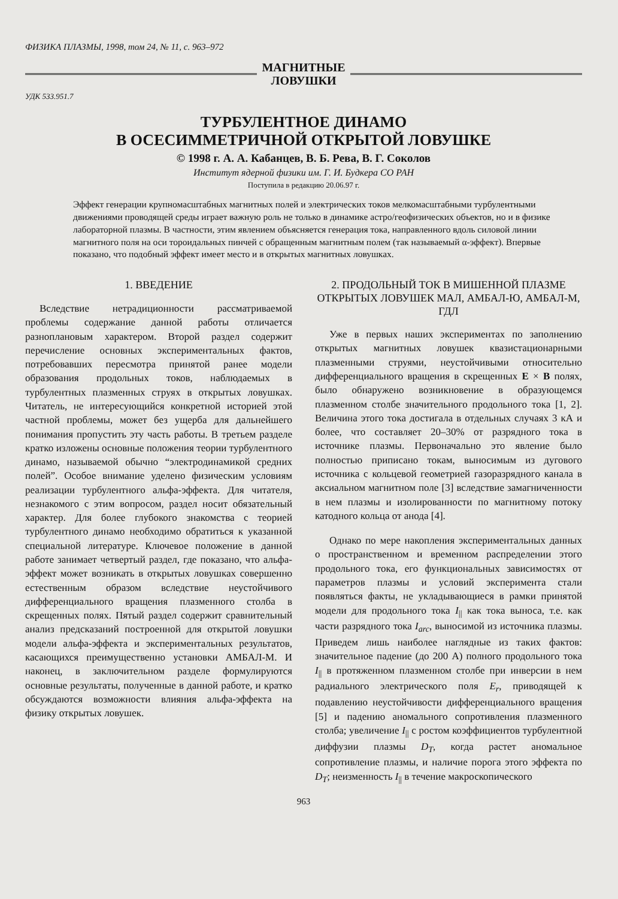ФИЗИКА ПЛАЗМЫ, 1998, том 24, № 11, с. 963–972
МАГНИТНЫЕ
ЛОВУШКИ
УДК 533.951.7
ТУРБУЛЕНТНОЕ ДИНАМО
В ОСЕСИММЕТРИЧНОЙ ОТКРЫТОЙ ЛОВУШКЕ
© 1998 г. А. А. Кабанцев, В. Б. Рева, В. Г. Соколов
Институт ядерной физики им. Г. И. Будкера СО РАН
Поступила в редакцию 20.06.97 г.
Эффект генерации крупномасштабных магнитных полей и электрических токов мелкомасштабными турбулентными движениями проводящей среды играет важную роль не только в динамике астро/геофизических объектов, но и в физике лабораторной плазмы. В частности, этим явлением объясняется генерация тока, направленного вдоль силовой линии магнитного поля на оси тороидальных пинчей с обращенным магнитным полем (так называемый α-эффект). Впервые показано, что подобный эффект имеет место и в открытых магнитных ловушках.
1. ВВЕДЕНИЕ
Вследствие нетрадиционности рассматриваемой проблемы содержание данной работы отличается разноплановым характером. Второй раздел содержит перечисление основных экспериментальных фактов, потребовавших пересмотра принятой ранее модели образования продольных токов, наблюдаемых в турбулентных плазменных струях в открытых ловушках. Читатель, не интересующийся конкретной историей этой частной проблемы, может без ущерба для дальнейшего понимания пропустить эту часть работы. В третьем разделе кратко изложены основные положения теории турбулентного динамо, называемой обычно “электродинамикой средних полей”. Особое внимание уделено физическим условиям реализации турбулентного альфа-эффекта. Для читателя, незнакомого с этим вопросом, раздел носит обязательный характер. Для более глубокого знакомства с теорией турбулентного динамо необходимо обратиться к указанной специальной литературе. Ключевое положение в данной работе занимает четвертый раздел, где показано, что альфа-эффект может возникать в открытых ловушках совершенно естественным образом вследствие неустойчивого дифференциального вращения плазменного столба в скрещенных полях. Пятый раздел содержит сравнительный анализ предсказаний построенной для открытой ловушки модели альфа-эффекта и экспериментальных результатов, касающихся преимущественно установки АМБАЛ-М. И наконец, в заключительном разделе формулируются основные результаты, полученные в данной работе, и кратко обсуждаются возможности влияния альфа-эффекта на физику открытых ловушек.
2. ПРОДОЛЬНЫЙ ТОК В МИШЕННОЙ ПЛАЗМЕ ОТКРЫТЫХ ЛОВУШЕК МАЛ, АМБАЛ-Ю, АМБАЛ-М, ГДЛ
Уже в первых наших экспериментах по заполнению открытых магнитных ловушек квазистационарными плазменными струями, неустойчивыми относительно дифференциального вращения в скрещенных E × B полях, было обнаружено возникновение в образующемся плазменном столбе значительного продольного тока [1, 2]. Величина этого тока достигала в отдельных случаях 3 кА и более, что составляет 20–30% от разрядного тока в источнике плазмы. Первоначально это явление было полностью приписано токам, выносимым из дугового источника с кольцевой геометрией газоразрядного канала в аксиальном магнитном поле [3] вследствие замагниченности в нем плазмы и изолированности по магнитному потоку катодного кольца от анода [4].
Однако по мере накопления экспериментальных данных о пространственном и временном распределении этого продольного тока, его функциональных зависимостях от параметров плазмы и условий эксперимента стали появляться факты, не укладывающиеся в рамки принятой модели для продольного тока I<sub>||</sub> как тока выноса, т.е. как части разрядного тока I<sub>arc</sub>, выносимой из источника плазмы. Приведем лишь наиболее наглядные из таких фактов: значительное падение (до 200 А) полного продольного тока I<sub>||</sub> в протяженном плазменном столбе при инверсии в нем радиального электрического поля E<sub>r</sub>, приводящей к подавлению неустойчивости дифференциального вращения [5] и падению аномального сопротивления плазменного столба; увеличение I<sub>||</sub> с ростом коэффициентов турбулентной диффузии плазмы D<sub>T</sub>, когда растет аномальное сопротивление плазмы, и наличие порога этого эффекта по D<sub>T</sub>; неизменность I<sub>||</sub> в течение макроскопического
963